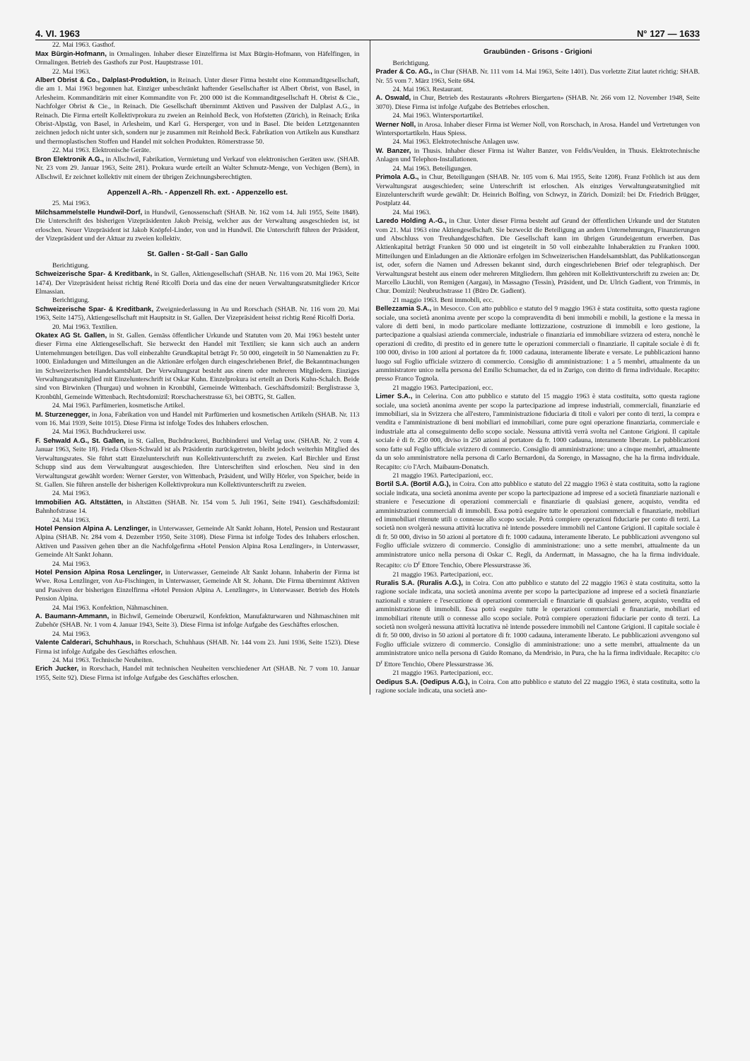4. VI. 1963 N° 127 — 1633
22. Mai 1963. Gasthof.
Max Bürgin-Hofmann, in Ormalingen. Inhaber dieser Einzelfirma ist Max Bürgin-Hofmann, von Häfelfingen, in Ormalingen. Betrieb des Gasthofs zur Post. Hauptstrasse 101.
22. Mai 1963.
Albert Obrist & Co., Dalplast-Produktion, in Reinach. Unter dieser Firma besteht eine Kommanditgesellschaft, die am 1. Mai 1963 begonnen hat. Einziger unbeschränkt haftender Gesellschafter ist Albert Obrist, von Basel, in Arlesheim. Kommanditärin mit einer Kommandite von Fr. 200 000 ist die Kommanditgesellschaft H. Obrist & Cie., Nachfolger Obrist & Cie., in Reinach. Die Gesellschaft übernimmt Aktiven und Passiven der Dalplast A.G., in Reinach. Die Firma erteilt Kollektivprokura zu zweien an Reinhold Beck, von Hofstetten (Zürich), in Reinach; Erika Obrist-Alpstäg, von Basel, in Arlesheim, und Karl G. Hersperger, von und in Basel. Die beiden Letztgenannten zeichnen jedoch nicht unter sich, sondern nur je zusammen mit Reinhold Beck. Fabrikation von Artikeln aus Kunstharz und thermoplastischen Stoffen und Handel mit solchen Produkten. Römerstrasse 50.
22. Mai 1963. Elektronische Geräte.
Bron Elektronik A.G., in Allschwil, Fabrikation, Vermietung und Verkauf von elektronischen Geräten usw. (SHAB. Nr. 23 vom 29. Januar 1963, Seite 281). Prokura wurde erteilt an Walter Schmutz-Menge, von Vechigen (Bern), in Allschwil. Er zeichnet kollektiv mit einem der übrigen Zeichnungsberechtigten.
Appenzell A.-Rh. - Appenzell Rh. ext. - Appenzello est.
25. Mai 1963.
Milchsammelstelle Hundwil-Dorf, in Hundwil, Genossenschaft (SHAB. Nr. 162 vom 14. Juli 1955, Seite 1848). Die Unterschrift des bisherigen Vizepräsidenten Jakob Preisig, welcher aus der Verwaltung ausgeschieden ist, ist erloschen. Neuer Vizepräsident ist Jakob Knöpfel-Linder, von und in Hundwil. Die Unterschrift führen der Präsident, der Vizepräsident und der Aktuar zu zweien kollektiv.
St. Gallen - St-Gall - San Gallo
Berichtigung.
Schweizerische Spar- & Kreditbank, in St. Gallen, Aktiengesellschaft (SHAB. Nr. 116 vom 20. Mai 1963, Seite 1474). Der Vizepräsident heisst richtig René Ricolfi Doria und das eine der neuen Verwaltungsratsmitglieder Kricor Elmassian.
Berichtigung.
Schweizerische Spar- & Kreditbank, Zweigniederlassung in Au und Rorschach (SHAB. Nr. 116 vom 20. Mai 1963, Seite 1475), Aktiengesellschaft mit Hauptsitz in St. Gallen. Der Vizepräsident heisst richtig René Ricolfi Doria.
20. Mai 1963. Textilien.
Okatex AG St. Gallen, in St. Gallen. Gemäss öffentlicher Urkunde und Statuten vom 20. Mai 1963 besteht unter dieser Firma eine Aktiengesellschaft. Sie bezweckt den Handel mit Textilien; sie kann sich auch an andern Unternehmungen beteiligen. Das voll einbezahlte Grundkapital beträgt Fr. 50 000, eingeteilt in 50 Namenaktien zu Fr. 1000. Einladungen und Mitteilungen an die Aktionäre erfolgen durch eingeschriebenen Brief, die Bekanntmachungen im Schweizerischen Handelsamtsblatt. Der Verwaltungsrat besteht aus einem oder mehreren Mitgliedern. Einziges Verwaltungsratsmitglied mit Einzelunterschrift ist Oskar Kuhn. Einzelprokura ist erteilt an Doris Kuhn-Schalch. Beide sind von Birwinken (Thurgau) und wohnen in Kronbühl, Gemeinde Wittenbach. Geschäftsdomizil: Berglistrasse 3, Kronbühl, Gemeinde Wittenbach. Rechtsdomizil: Rorschacherstrasse 63, bei OBTG, St. Gallen.
24. Mai 1963. Parfümerien, kosmetische Artikel.
M. Sturzenegger, in Jona, Fabrikation von und Handel mit Parfümerien und kosmetischen Artikeln (SHAB. Nr. 113 vom 16. Mai 1939, Seite 1015). Diese Firma ist infolge Todes des Inhabers erloschen.
24. Mai 1963. Buchdruckerei usw.
F. Sehwald A.G., St. Gallen, in St. Gallen, Buchdruckerei, Buchbinderei und Verlag usw. (SHAB. Nr. 2 vom 4. Januar 1963, Seite 18). Frieda Olsen-Schwald ist als Präsidentin zurückgetreten, bleibt jedoch weiterhin Mitglied des Verwaltungsrates. Sie führt statt Einzelunterschrift nun Kollektivunterschrift zu zweien. Karl Birchler und Ernst Schupp sind aus dem Verwaltungsrat ausgeschieden. Ihre Unterschriften sind erloschen. Neu sind in den Verwaltungsrat gewählt worden: Werner Gerster, von Wittenbach, Präsident, und Willy Hörler, von Speicher, beide in St. Gallen. Sie führen anstelle der bisherigen Kollektivprokura nun Kollektivunterschrift zu zweien.
24. Mai 1963.
Immobilien AG. Altstätten, in Altstätten (SHAB. Nr. 154 vom 5. Juli 1961, Seite 1941). Geschäftsdomizil: Bahnhofstrasse 14.
24. Mai 1963.
Hotel Pension Alpina A. Lenzlinger, in Unterwasser, Gemeinde Alt Sankt Johann, Hotel, Pension und Restaurant Alpina (SHAB. Nr. 284 vom 4. Dezember 1950, Seite 3108). Diese Firma ist infolge Todes des Inhabers erloschen. Aktiven und Passiven gehen über an die Nachfolgefirma «Hotel Pension Alpina Rosa Lenzlinger», in Unterwasser, Gemeinde Alt Sankt Johann.
24. Mai 1963.
Hotel Pension Alpina Rosa Lenzlinger, in Unterwasser, Gemeinde Alt Sankt Johann. Inhaberin der Firma ist Wwe. Rosa Lenzlinger, von Au-Fischingen, in Unterwasser, Gemeinde Alt St. Johann. Die Firma übernimmt Aktiven und Passiven der bisherigen Einzelfirma «Hotel Pension Alpina A. Lenzlinger», in Unterwasser. Betrieb des Hotels Pension Alpina.
24. Mai 1963. Konfektion, Nähmaschinen.
A. Baumann-Ammann, in Bichwil, Gemeinde Oberuzwil, Konfektion, Manufakturwaren und Nähmaschinen mit Zubehör (SHAB. Nr. 1 vom 4. Januar 1943, Seite 3). Diese Firma ist infolge Aufgabe des Geschäftes erloschen.
24. Mai 1963.
Valente Calderari, Schuhhaus, in Rorschach, Schuhhaus (SHAB. Nr. 144 vom 23. Juni 1936, Seite 1523). Diese Firma ist infolge Aufgabe des Geschäftes erloschen.
24. Mai 1963. Technische Neuheiten.
Erich Jucker, in Rorschach, Handel mit technischen Neuheiten verschiedener Art (SHAB. Nr. 7 vom 10. Januar 1955, Seite 92). Diese Firma ist infolge Aufgabe des Geschäftes erloschen.
Graubünden - Grisons - Grigioni
Berichtigung.
Prader & Co. AG., in Chur (SHAB. Nr. 111 vom 14. Mai 1963, Seite 1401). Das vorletzte Zitat lautet richtig: SHAB. Nr. 55 vom 7. März 1963, Seite 684.
24. Mai 1963. Restaurant.
A. Oswald, in Chur, Betrieb des Restaurants «Rohrers Biergarten» (SHAB. Nr. 266 vom 12. November 1948, Seite 3070). Diese Firma ist infolge Aufgabe des Betriebes erloschen.
24. Mai 1963. Wintersportartikel.
Werner Noll, in Arosa. Inhaber dieser Firma ist Werner Noll, von Rorschach, in Arosa. Handel und Vertretungen von Wintersportartikeln. Haus Spiess.
24. Mai 1963. Elektrotechnische Anlagen usw.
W. Banzer, in Thusis. Inhaber dieser Firma ist Walter Banzer, von Feldis/Veulden, in Thusis. Elektrotechnische Anlagen und Telephon-Installationen.
24. Mai 1963. Beteiligungen.
Primola A.G., in Chur, Beteiligungen (SHAB. Nr. 105 vom 6. Mai 1955, Seite 1208). Franz Fröhlich ist aus dem Verwaltungsrat ausgeschieden; seine Unterschrift ist erloschen. Als einziges Verwaltungsratsmitglied mit Einzelunterschrift wurde gewählt: Dr. Heinrich Bolfing, von Schwyz, in Zürich. Domizil: bei Dr. Friedrich Brügger, Postplatz 44.
24. Mai 1963.
Laredo Holding A.-G., in Chur. Unter dieser Firma besteht auf Grund der öffentlichen Urkunde und der Statuten vom 21. Mai 1963 eine Aktiengesellschaft. Sie bezweckt die Beteiligung an andern Unternehmungen, Finanzierungen und Abschluss von Treuhandgeschäften. Die Gesellschaft kann im übrigen Grundeigentum erwerben. Das Aktienkapital beträgt Franken 50 000 und ist eingeteilt in 50 voll einbezahlte Inhaberaktien zu Franken 1000. Mitteilungen und Einladungen an die Aktionäre erfolgen im Schweizerischen Handelsamtsblatt, das Publikationsorgan ist, oder, sofern die Namen und Adressen bekannt sind, durch eingeschriebenen Brief oder telegraphisch. Der Verwaltungsrat besteht aus einem oder mehreren Mitgliedern. Ihm gehören mit Kollektivunterschrift zu zweien an: Dr. Marcello Läuchli, von Remigen (Aargau), in Massagno (Tessin), Präsident, und Dr. Ulrich Gadient, von Trimmis, in Chur. Domizil: Neubruchstrasse 11 (Büro Dr. Gadient).
21 maggio 1963. Beni immobili, ecc.
Bellezzamia S.A., in Mesocco. Con atto pubblico e statuto del 9 maggio 1963 è stata costituita, sotto questa ragione sociale, una società anonima avente per scopo la compravendita di beni immobili e mobili, la gestione e la messa in valore di detti beni, in modo particolare mediante lottizzazione, costruzione di immobili e loro gestione, la partecipazione a qualsiasi azienda commerciale, industriale o finanziaria ed immobiliare svizzera od estera, nonchè le operazioni di credito, di prestito ed in genere tutte le operazioni commerciali o finanziarie. Il capitale sociale è di fr. 100 000, diviso in 100 azioni al portatore da fr. 1000 cadauna, interamente liberate e versate. Le pubblicazioni hanno luogo sul Foglio ufficiale svizzero di commercio. Consiglio di amministrazione: 1 a 5 membri, attualmente da un amministratore unico nella persona del Emilio Schumacher, da ed in Zurigo, con diritto di firma individuale. Recapito: presso Franco Tognola.
21 maggio 1963. Partecipazioni, ecc.
Limer S.A., in Celerina. Con atto pubblico e statuto del 15 maggio 1963 è stata costituita, sotto questa ragione sociale, una società anonima avente per scopo la partecipazione ad imprese industriali, commerciali, finanziarie ed immobiliari, sia in Svizzera che all'estero, l'amministrazione fiduciaria di titoli e valori per conto di terzi, la compra e vendita e l'amministrazione di beni mobiliari ed immobiliari, come pure ogni operazione finanziaria, commerciale e industriale atta al conseguimento dello scopo sociale. Nessuna attività verrà svolta nel Cantone Grigioni. Il capitale sociale è di fr. 250 000, diviso in 250 azioni al portatore da fr. 1000 cadauna, interamente liberate. Le pubblicazioni sono fatte sul Foglio ufficiale svizzero di commercio. Consiglio di amministrazione: uno a cinque membri, attualmente da un solo amministratore nella persona di Carlo Bernardoni, da Sorengo, in Massagno, che ha la firma individuale. Recapito: c/o l'Arch. Maibaum-Donatsch.
21 maggio 1963. Partecipazioni, ecc.
Bortil S.A. (Bortil A.G.), in Coira. Con atto pubblico e statuto del 22 maggio 1963 è stata costituita, sotto la ragione sociale indicata, una società anonima avente per scopo la partecipazione ad imprese ed a società finanziarie nazionali e straniere e l'esecuzione di operazioni commerciali e finanziarie di qualsiasi genere, acquisto, vendita ed amministrazioni commerciali di immobili. Essa potrà eseguire tutte le operazioni commerciali e finanziarie, mobiliari ed immobiliari ritenute utili o connesse allo scopo sociale. Potrà compiere operazioni fiduciarie per conto di terzi. La società non svolgerà nessuna attività lucrativa nè intende possedere immobili nel Cantone Grigioni. Il capitale sociale è di fr. 50 000, diviso in 50 azioni al portatore di fr. 1000 cadauna, interamente liberato. Le pubblicazioni avvengono sul Foglio ufficiale svizzero di commercio. Consiglio di amministrazione: uno a sette membri, attualmente da un amministratore unico nella persona di Oskar C. Regli, da Andermatt, in Massagno, che ha la firma individuale. Recapito: c/o D<sup>r</sup> Ettore Tenchio, Obere Plessurstrasse 36.
21 maggio 1963. Partecipazioni, ecc.
Ruralis S.A. (Ruralis A.G.), in Coira. Con atto pubblico e statuto del 22 maggio 1963 è stata costituita, sotto la ragione sociale indicata, una società anonima avente per scopo la partecipazione ad imprese ed a società finanziarie nazionali e straniere e l'esecuzione di operazioni commerciali e finanziarie di qualsiasi genere, acquisto, vendita ed amministrazione di immobili. Essa potrà eseguire tutte le operazioni commerciali e finanziarie, mobiliari ed immobiliari ritenute utili o connesse allo scopo sociale. Potrà compiere operazioni fiduciarie per conto di terzi. La società non svolgerà nessuna attività lucrativa nè intende possedere immobili nel Cantone Grigioni. Il capitale sociale è di fr. 50 000, diviso in 50 azioni al portatore di fr. 1000 cadauna, interamente liberato. Le pubblicazioni avvengono sul Foglio ufficiale svizzero di commercio. Consiglio di amministrazione: uno a sette membri, attualmente da un amministratore unico nella persona di Guido Romano, da Mendrisio, in Pura, che ha la firma individuale. Recapito: c/o D<sup>r</sup> Ettore Tenchio, Obere Plessurstrasse 36.
21 maggio 1963. Partecipazioni, ecc.
Oedipus S.A. (Oedipus A.G.), in Coira. Con atto pubblico e statuto del 22 maggio 1963, è stata costituita, sotto la ragione sociale indicata, una società ano-